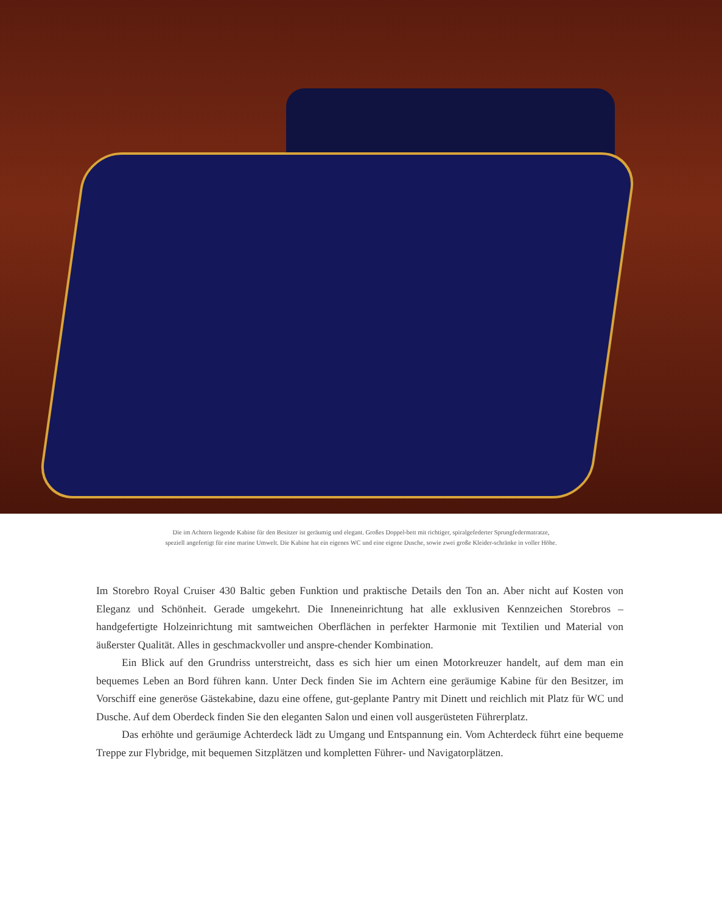Die im Achtern liegende Kabine für den Besitzer ist geräumig und elegant. Großes Doppel-bett mit richtiger, spiralgefederter Sprungfedermatratze,
speziell angefertigt für eine marine Umwelt. Die Kabine hat ein eigenes WC und eine eigene Dusche, sowie zwei große Kleider-schränke in voller Höhe.
Im Storebro Royal Cruiser 430 Baltic geben Funktion und praktische Details den Ton an. Aber nicht auf Kosten von Eleganz und Schönheit. Gerade umgekehrt. Die Inneneinrichtung hat alle exklusiven Kennzeichen Storebros – handgefertigte Holzeinrichtung mit samtweichen Oberflächen in perfekter Harmonie mit Textilien und Material von äußerster Qualität. Alles in geschmackvoller und anspre-chender Kombination.
Ein Blick auf den Grundriss unterstreicht, dass es sich hier um einen Motorkreuzer handelt, auf dem man ein bequemes Leben an Bord führen kann. Unter Deck finden Sie im Achtern eine geräumige Kabine für den Besitzer, im Vorschiff eine generöse Gästekabine, dazu eine offene, gut-geplante Pantry mit Dinett und reichlich mit Platz für WC und Dusche. Auf dem Oberdeck finden Sie den eleganten Salon und einen voll ausgerüsteten Führerplatz.
Das erhöhte und geräumige Achterdeck lädt zu Umgang und Entspannung ein. Vom Achterdeck führt eine bequeme Treppe zur Flybridge, mit bequemen Sitzplätzen und kompletten Führer- und Navigatorplätzen.